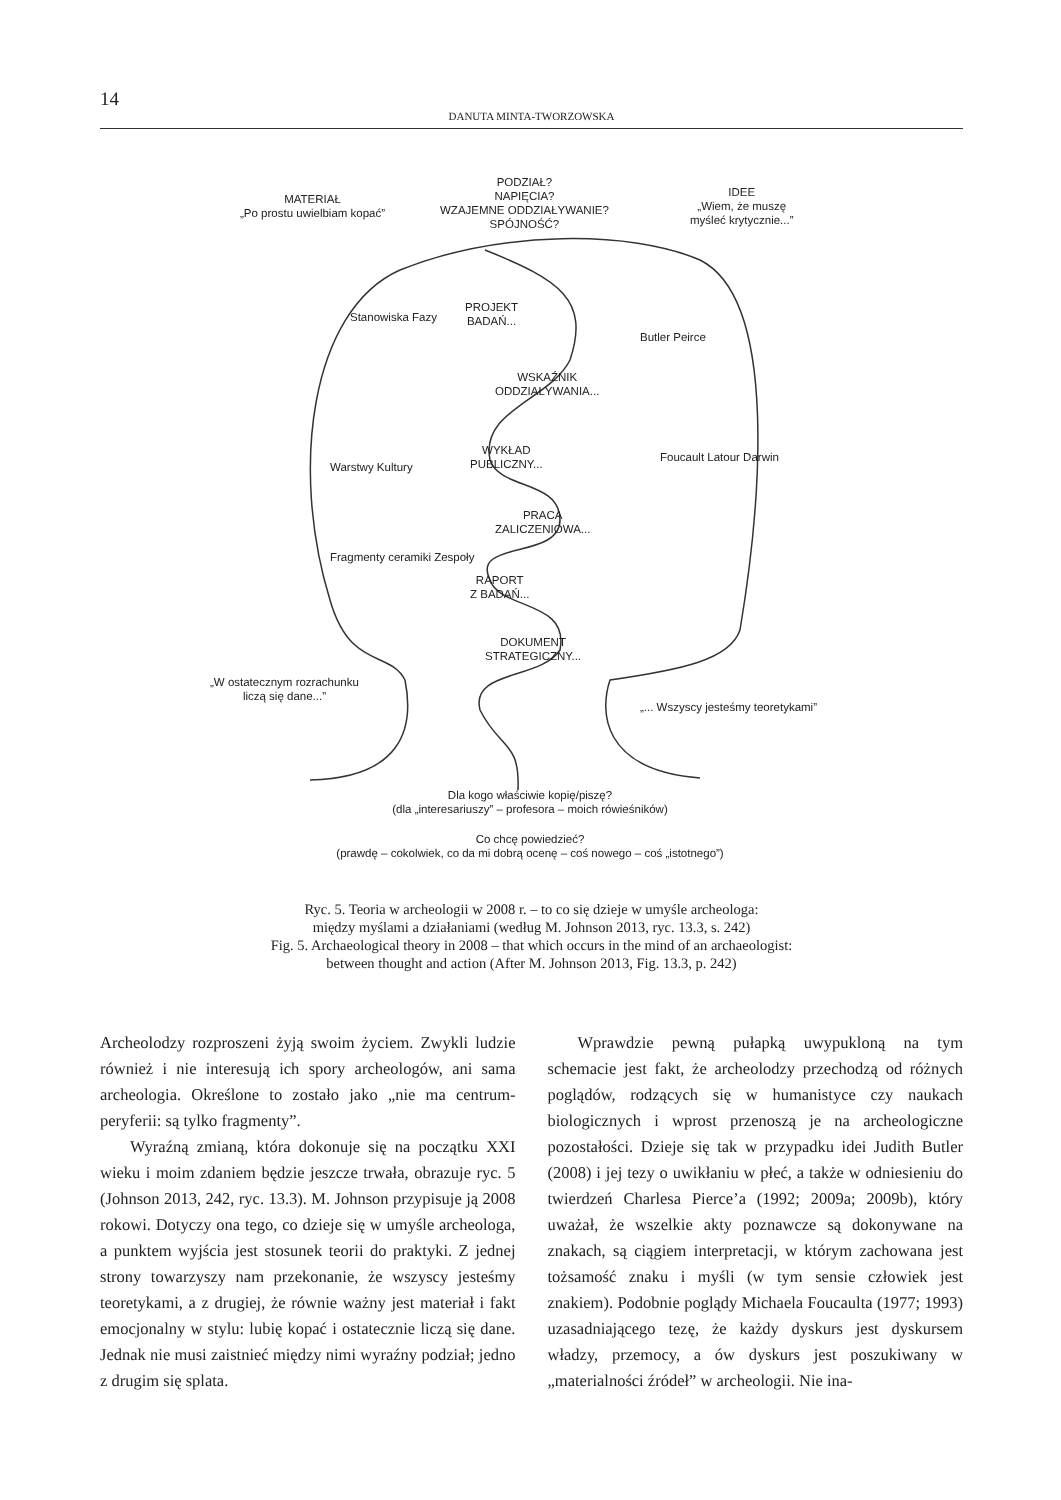14
DANUTA MINTA-TWORZOWSKA
MATERIAŁ
„Po prostu uwielbiam kopać”
PODZIAŁ?
NAPIĘCIA?
WZAJEMNE ODDZIAŁYWANIE?
SPÓJNOŚĆ?
IDEE
„Wiem, że muszę
myśleć krytycznie...”
PROJEKT
BADAŃ...
WSKAŹNIK
ODDZIAŁYWANIA...
WYKŁAD
PUBLICZNY...
PRACA
ZALICZENIOWA...
RAPORT
Z BADAŃ...
DOKUMENT
STRATEGICZNY...
Stanowiska Fazy
Warstwy Kultury
Fragmenty ceramiki Zespoły
Butler Peirce
Foucault Latour Darwin
„W ostatecznym rozrachunku
liczą się dane...”
„... Wszyscy jesteśmy teoretykami”
Dla kogo właściwie kopię/piszę?
(dla „interesariuszy” – profesora – moich rówieśników)
Co chcę powiedzieć?
(prawdę – cokolwiek, co da mi dobrą ocenę – coś nowego – coś „istotnego”)
Ryc. 5. Teoria w archeologii w 2008 r. – to co się dzieje w umyśle archeologa:
między myślami a działaniami (według M. Johnson 2013, ryc. 13.3, s. 242)
Fig. 5. Archaeological theory in 2008 – that which occurs in the mind of an archaeologist:
between thought and action (After M. Johnson 2013, Fig. 13.3, p. 242)
Archeolodzy rozproszeni żyją swoim życiem. Zwykli ludzie również i nie interesują ich spory archeologów, ani sama archeologia. Określone to zostało jako „nie ma centrum-peryferii: są tylko fragmenty”.
Wyraźną zmianą, która dokonuje się na początku XXI wieku i moim zdaniem będzie jeszcze trwała, obrazuje ryc. 5 (Johnson 2013, 242, ryc. 13.3). M. Johnson przypisuje ją 2008 rokowi. Dotyczy ona tego, co dzieje się w umyśle archeologa, a punktem wyjścia jest stosunek teorii do praktyki. Z jednej strony towarzyszy nam przekonanie, że wszyscy jesteśmy teoretykami, a z drugiej, że równie ważny jest materiał i fakt emocjonalny w stylu: lubię kopać i ostatecznie liczą się dane. Jednak nie musi zaistnieć między nimi wyraźny podział; jedno z drugim się splata.
Wprawdzie pewną pułapką uwypukloną na tym schemacie jest fakt, że archeolodzy przechodzą od różnych poglądów, rodzących się w humanistyce czy naukach biologicznych i wprost przenoszą je na archeologiczne pozostałości. Dzieje się tak w przypadku idei Judith Butler (2008) i jej tezy o uwikłaniu w płeć, a także w odniesieniu do twierdzeń Charlesa Pierce’a (1992; 2009a; 2009b), który uważał, że wszelkie akty poznawcze są dokonywane na znakach, są ciągiem interpretacji, w którym zachowana jest tożsamość znaku i myśli (w tym sensie człowiek jest znakiem). Podobnie poglądy Michaela Foucaulta (1977; 1993) uzasadniającego tezę, że każdy dyskurs jest dyskursem władzy, przemocy, a ów dyskurs jest poszukiwany w „materialności źródeł” w archeologii. Nie ina-